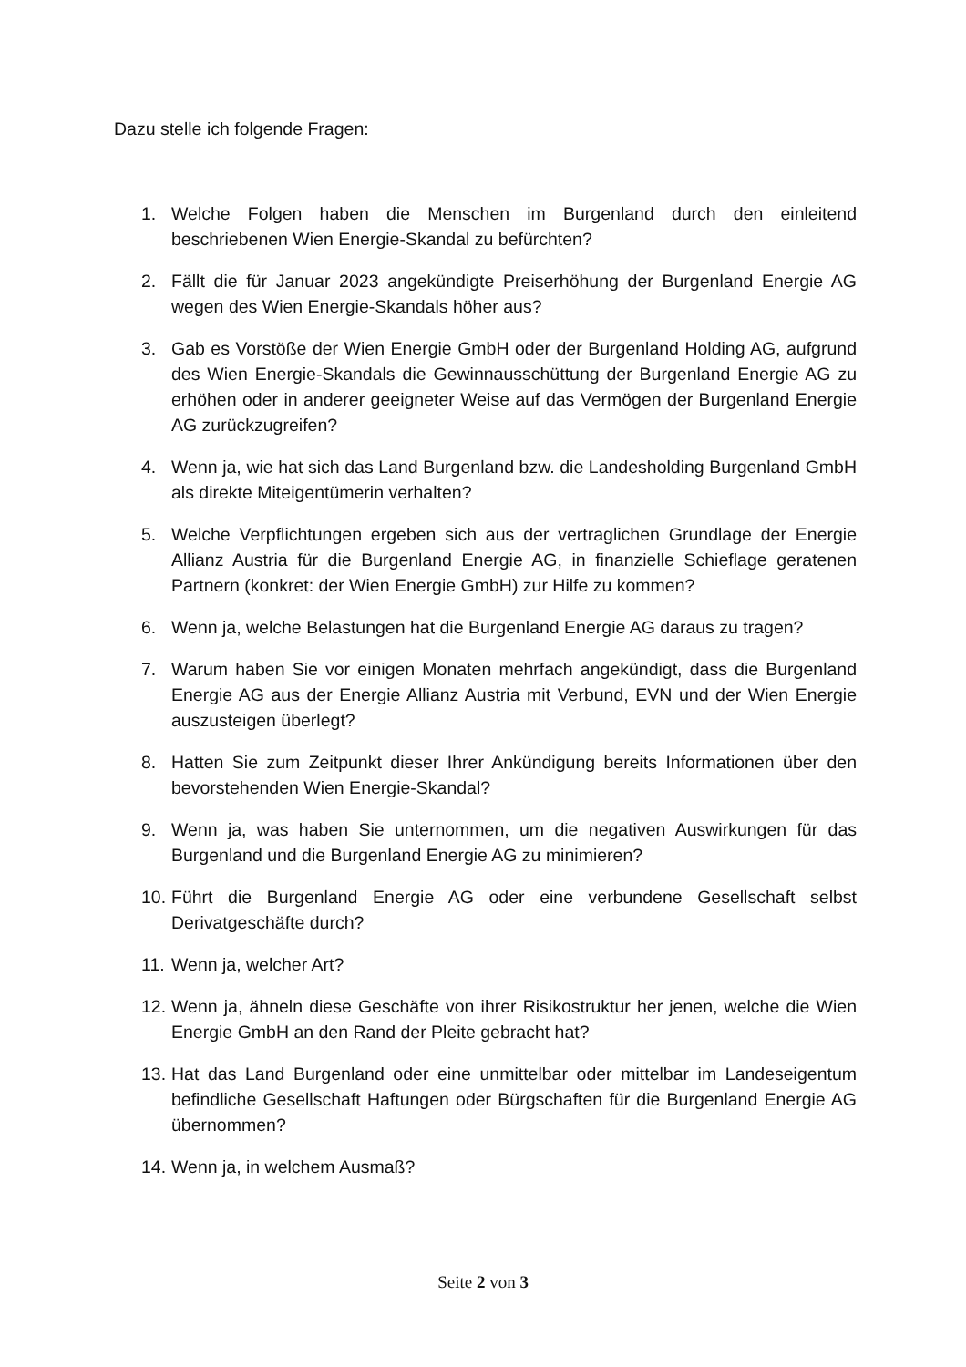Dazu stelle ich folgende Fragen:
1. Welche Folgen haben die Menschen im Burgenland durch den einleitend beschriebenen Wien Energie-Skandal zu befürchten?
2. Fällt die für Januar 2023 angekündigte Preiserhöhung der Burgenland Energie AG wegen des Wien Energie-Skandals höher aus?
3. Gab es Vorstöße der Wien Energie GmbH oder der Burgenland Holding AG, aufgrund des Wien Energie-Skandals die Gewinnausschüttung der Burgenland Energie AG zu erhöhen oder in anderer geeigneter Weise auf das Vermögen der Burgenland Energie AG zurückzugreifen?
4. Wenn ja, wie hat sich das Land Burgenland bzw. die Landesholding Burgenland GmbH als direkte Miteigentümerin verhalten?
5. Welche Verpflichtungen ergeben sich aus der vertraglichen Grundlage der Energie Allianz Austria für die Burgenland Energie AG, in finanzielle Schieflage geratenen Partnern (konkret: der Wien Energie GmbH) zur Hilfe zu kommen?
6. Wenn ja, welche Belastungen hat die Burgenland Energie AG daraus zu tragen?
7. Warum haben Sie vor einigen Monaten mehrfach angekündigt, dass die Burgenland Energie AG aus der Energie Allianz Austria mit Verbund, EVN und der Wien Energie auszusteigen überlegt?
8. Hatten Sie zum Zeitpunkt dieser Ihrer Ankündigung bereits Informationen über den bevorstehenden Wien Energie-Skandal?
9. Wenn ja, was haben Sie unternommen, um die negativen Auswirkungen für das Burgenland und die Burgenland Energie AG zu minimieren?
10. Führt die Burgenland Energie AG oder eine verbundene Gesellschaft selbst Derivatgeschäfte durch?
11. Wenn ja, welcher Art?
12. Wenn ja, ähneln diese Geschäfte von ihrer Risikostruktur her jenen, welche die Wien Energie GmbH an den Rand der Pleite gebracht hat?
13. Hat das Land Burgenland oder eine unmittelbar oder mittelbar im Landeseigentum befindliche Gesellschaft Haftungen oder Bürgschaften für die Burgenland Energie AG übernommen?
14. Wenn ja, in welchem Ausmaß?
Seite 2 von 3